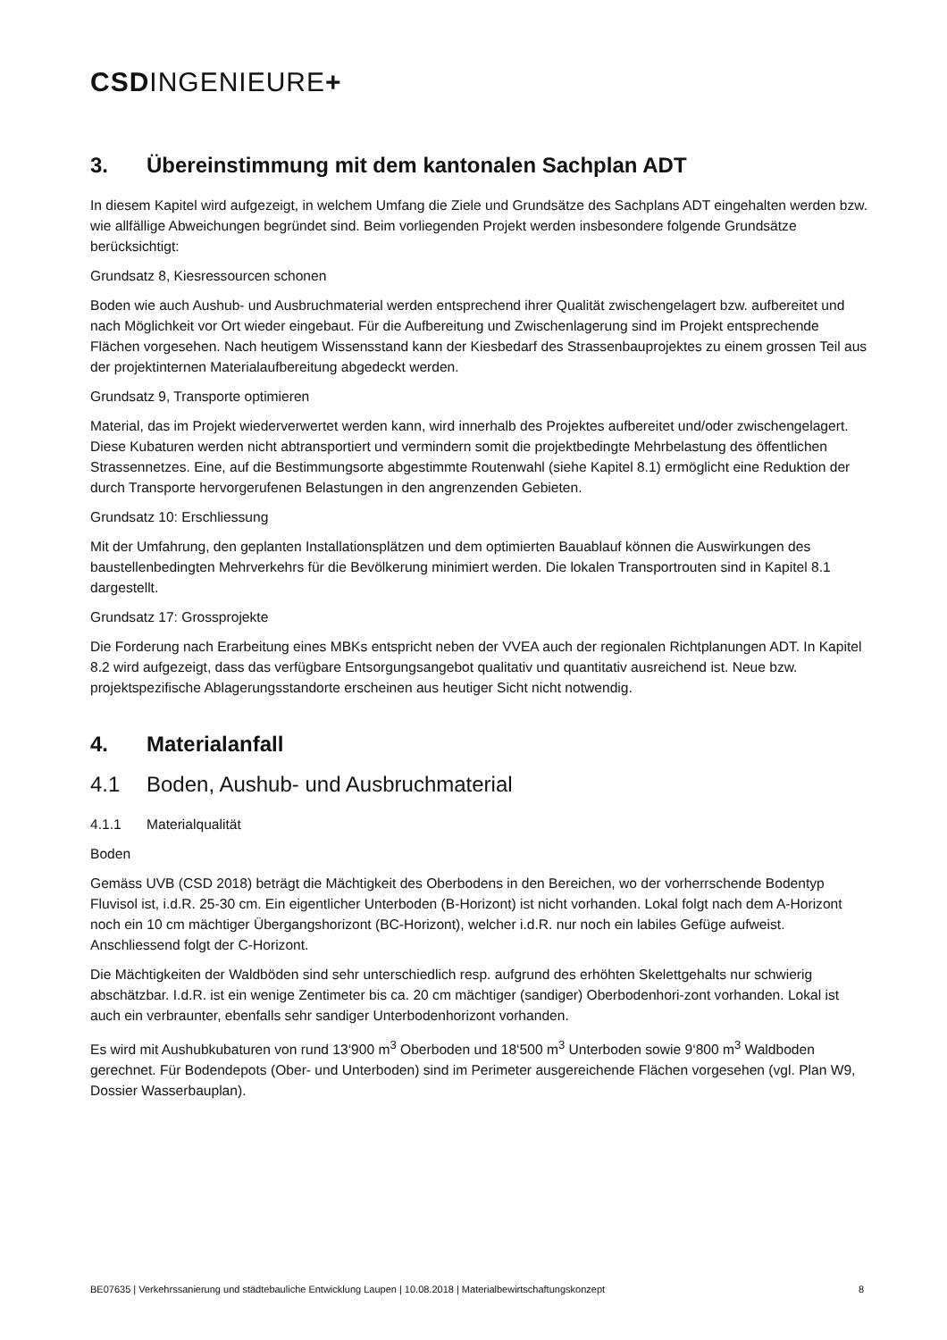CSDINGENIEURE+
3. Übereinstimmung mit dem kantonalen Sachplan ADT
In diesem Kapitel wird aufgezeigt, in welchem Umfang die Ziele und Grundsätze des Sachplans ADT eingehalten werden bzw. wie allfällige Abweichungen begründet sind. Beim vorliegenden Projekt werden insbesondere folgende Grundsätze berücksichtigt:
Grundsatz 8, Kiesressourcen schonen
Boden wie auch Aushub- und Ausbruchmaterial werden entsprechend ihrer Qualität zwischengelagert bzw. aufbereitet und nach Möglichkeit vor Ort wieder eingebaut. Für die Aufbereitung und Zwischenlagerung sind im Projekt entsprechende Flächen vorgesehen. Nach heutigem Wissensstand kann der Kiesbedarf des Strassenbauprojektes zu einem grossen Teil aus der projektinternen Materialaufbereitung abgedeckt werden.
Grundsatz 9, Transporte optimieren
Material, das im Projekt wiederverwertet werden kann, wird innerhalb des Projektes aufbereitet und/oder zwischengelagert. Diese Kubaturen werden nicht abtransportiert und vermindern somit die projektbedingte Mehrbelastung des öffentlichen Strassennetzes. Eine, auf die Bestimmungsorte abgestimmte Routenwahl (siehe Kapitel 8.1) ermöglicht eine Reduktion der durch Transporte hervorgerufenen Belastungen in den angrenzenden Gebieten.
Grundsatz 10: Erschliessung
Mit der Umfahrung, den geplanten Installationsplätzen und dem optimierten Bauablauf können die Auswirkungen des baustellenbedingten Mehrverkehrs für die Bevölkerung minimiert werden. Die lokalen Transportrouten sind in Kapitel 8.1 dargestellt.
Grundsatz 17: Grossprojekte
Die Forderung nach Erarbeitung eines MBKs entspricht neben der VVEA auch der regionalen Richtplanungen ADT. In Kapitel 8.2 wird aufgezeigt, dass das verfügbare Entsorgungsangebot qualitativ und quantitativ ausreichend ist. Neue bzw. projektspezifische Ablagerungsstandorte erscheinen aus heutiger Sicht nicht notwendig.
4. Materialanfall
4.1 Boden, Aushub- und Ausbruchmaterial
4.1.1 Materialqualität
Boden
Gemäss UVB (CSD 2018) beträgt die Mächtigkeit des Oberbodens in den Bereichen, wo der vorherrschende Bodentyp Fluvisol ist, i.d.R. 25-30 cm. Ein eigentlicher Unterboden (B-Horizont) ist nicht vorhanden. Lokal folgt nach dem A-Horizont noch ein 10 cm mächtiger Übergangshorizont (BC-Horizont), welcher i.d.R. nur noch ein labiles Gefüge aufweist. Anschliessend folgt der C-Horizont.
Die Mächtigkeiten der Waldböden sind sehr unterschiedlich resp. aufgrund des erhöhten Skelettgehalts nur schwierig abschätzbar. I.d.R. ist ein wenige Zentimeter bis ca. 20 cm mächtiger (sandiger) Oberbodenhori-zont vorhanden. Lokal ist auch ein verbraunter, ebenfalls sehr sandiger Unterbodenhorizont vorhanden.
Es wird mit Aushubkubaturen von rund 13‘900 m<sup>3</sup> Oberboden und 18‘500 m<sup>3</sup> Unterboden sowie 9‘800 m<sup>3</sup> Waldboden gerechnet. Für Bodendepots (Ober- und Unterboden) sind im Perimeter ausgereichende Flächen vorgesehen (vgl. Plan W9, Dossier Wasserbauplan).
BE07635 | Verkehrssanierung und städtebauliche Entwicklung Laupen | 10.08.2018 | Materialbewirtschaftungskonzept 8